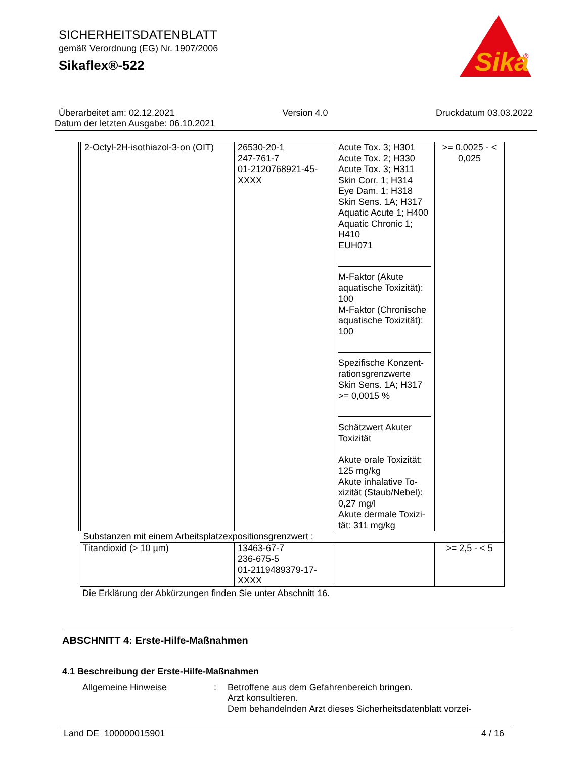SICHERHEITSDATENBLATT
gemäß Verordnung (EG) Nr. 1907/2006
Sikaflex®-522
Sika
®
Überarbeitet am: 02.12.2021 Version 4.0 Druckdatum 03.03.2022
Datum der letzten Ausgabe: 06.10.2021
| 2-Octyl-2H-isothiazol-3-on (OIT) | 26530-20-1 247-761-7 01-2120768921-45-XXXX | Acute Tox. 3; H301 Acute Tox. 2; H330 Acute Tox. 3; H311 Skin Corr. 1; H314 Eye Dam. 1; H318 Skin Sens. 1A; H317 Aquatic Acute 1; H400 Aquatic Chronic 1; H410 EUH071 M-Faktor (Akute aquatische Toxizität): 100 M-Faktor (Chronische aquatische Toxizität): 100 Spezifische Konzent-rationsgrenzwerte Skin Sens. 1A; H317 >= 0,0015 % Schätzwert Akuter Toxizität Akute orale Toxizität: 125 mg/kg Akute inhalative To-xizität (Staub/Nebel): 0,27 mg/l Akute dermale Toxizi-tät: 311 mg/kg | >= 0,0025 - < 0,025 |
| Substanzen mit einem Arbeitsplatzexpositionsgrenzwert : | | | |
| Titandioxid (> 10 µm) | 13463-67-7 236-675-5 01-2119489379-17-XXXX | | >= 2,5 - < 5 |
Die Erklärung der Abkürzungen finden Sie unter Abschnitt 16.
ABSCHNITT 4: Erste-Hilfe-Maßnahmen
4.1 Beschreibung der Erste-Hilfe-Maßnahmen
Allgemeine Hinweise : Betroffene aus dem Gefahrenbereich bringen.
Arzt konsultieren.
Dem behandelnden Arzt dieses Sicherheitsdatenblatt vorzei-
Land DE 100000015901 4 / 16